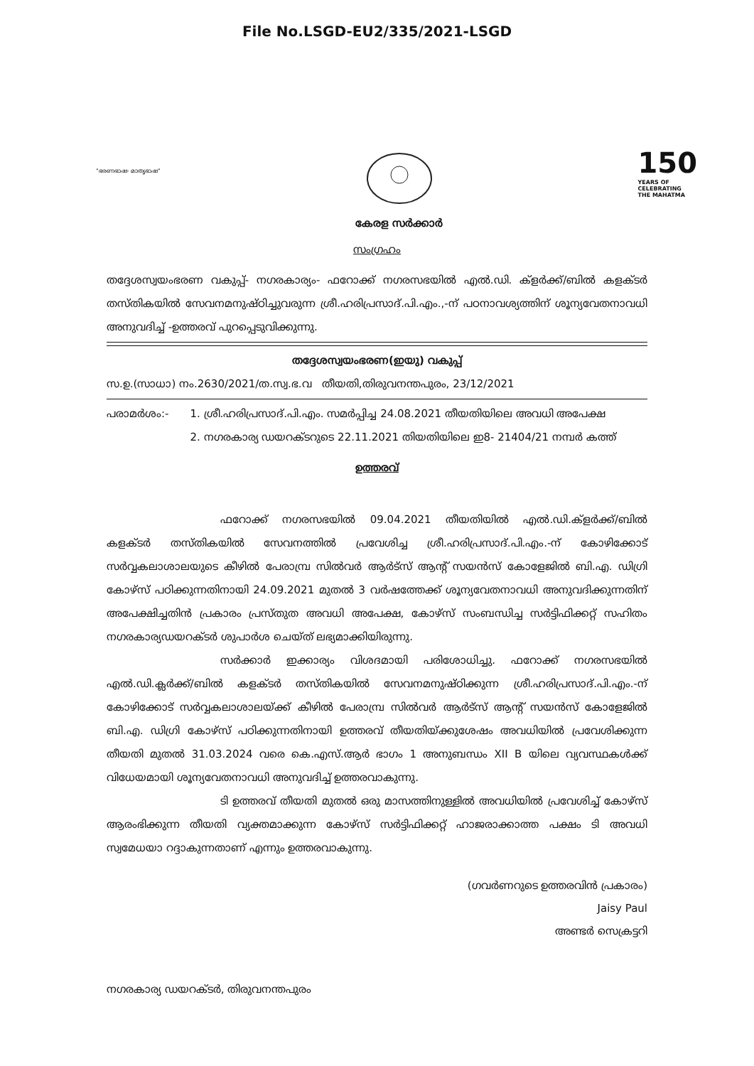File No.LSGD-EU2/335/2021-LSGD
"ഭരണഭാഷ- മാതൃഭാഷ"
കേരള സർക്കാർ
150
YEARS OF
CELEBRATING
THE MAHATMA
സംഗ്രഹം
തദ്ദേശസ്വയംഭരണ വകുപ്പ്- നഗരകാര്യം- ഫറോക്ക് നഗരസഭയിൽ എൽ.ഡി. ക്ളർക്ക്/ബിൽ കളക്ടർ തസ്തികയിൽ സേവനമനുഷ്ഠിച്ചുവരുന്ന ശ്രീ.ഹരിപ്രസാദ്.പി.എം.,-ന് പഠനാവശ്യത്തിന് ശൂന്യവേതനാവധി അനുവദിച്ച് -ഉത്തരവ് പുറപ്പെടുവിക്കുന്നു.
തദ്ദേശസ്വയംഭരണ(ഇയു) വകുപ്പ്
സ.ഉ.(സാധാ) നം.2630/2021/ത.സ്വ.ഭ.വ തീയതി,തിരുവനന്തപുരം, 23/12/2021
പരാമർശം:- 1. ശ്രീ.ഹരിപ്രസാദ്.പി.എം. സമർപ്പിച്ച 24.08.2021 തീയതിയിലെ അവധി അപേക്ഷ
2. നഗരകാര്യ ഡയറക്ടറുടെ 22.11.2021 തിയതിയിലെ ഇ8- 21404/21 നമ്പർ കത്ത്
ഉത്തരവ്
ഫറോക്ക് നഗരസഭയിൽ 09.04.2021 തീയതിയിൽ എൽ.ഡി.ക്ളർക്ക്/ബിൽ കളക്ടർ തസ്തികയിൽ സേവനത്തിൽ പ്രവേശിച്ച ശ്രീ.ഹരിപ്രസാദ്.പി.എം.-ന് കോഴിക്കോട് സർവ്വകലാശാലയുടെ കീഴിൽ പേരാമ്പ്ര സിൽവർ ആർട്സ് ആന്റ് സയൻസ് കോളേജിൽ ബി.എ. ഡിഗ്രി കോഴ്സ് പഠിക്കുന്നതിനായി 24.09.2021 മുതൽ 3 വർഷത്തേക്ക് ശൂന്യവേതനാവധി അനുവദിക്കുന്നതിന് അപേക്ഷിച്ചതിൻ പ്രകാരം പ്രസ്തുത അവധി അപേക്ഷ, കോഴ്സ് സംബന്ധിച്ച സർട്ടിഫിക്കറ്റ് സഹിതം നഗരകാര്യഡയറക്ടർ ശുപാർശ ചെയ്ത് ലഭ്യമാക്കിയിരുന്നു.
സർക്കാർ ഇക്കാര്യം വിശദമായി പരിശോധിച്ചു. ഫറോക്ക് നഗരസഭയിൽ എൽ.ഡി.ക്ലർക്ക്/ബിൽ കളക്ടർ തസ്തികയിൽ സേവനമനുഷ്ഠിക്കുന്ന ശ്രീ.ഹരിപ്രസാദ്.പി.എം.-ന് കോഴിക്കോട് സർവ്വകലാശാലയ്ക്ക് കീഴിൽ പേരാമ്പ്ര സിൽവർ ആർട്സ് ആന്റ് സയൻസ് കോളേജിൽ ബി.എ. ഡിഗ്രി കോഴ്സ് പഠിക്കുന്നതിനായി ഉത്തരവ് തീയതിയ്ക്കുശേഷം അവധിയിൽ പ്രവേശിക്കുന്ന തീയതി മുതൽ 31.03.2024 വരെ കെ.എസ്.ആർ ഭാഗം 1 അനുബന്ധം XII B യിലെ വ്യവസ്ഥകൾക്ക് വിധേയമായി ശൂന്യവേതനാവധി അനുവദിച്ച് ഉത്തരവാകുന്നു.
ടി ഉത്തരവ് തീയതി മുതൽ ഒരു മാസത്തിനുള്ളിൽ അവധിയിൽ പ്രവേശിച്ച് കോഴ്സ് ആരംഭിക്കുന്ന തീയതി വ്യക്തമാക്കുന്ന കോഴ്സ് സർട്ടിഫിക്കറ്റ് ഹാജരാക്കാത്ത പക്ഷം ടി അവധി സ്വമേധയാ റദ്ദാകുന്നതാണ് എന്നും ഉത്തരവാകുന്നു.
(ഗവർണറുടെ ഉത്തരവിൻ പ്രകാരം)
Jaisy Paul
അണ്ടർ സെക്രട്ടറി
നഗരകാര്യ ഡയറക്ടർ, തിരുവനന്തപുരം